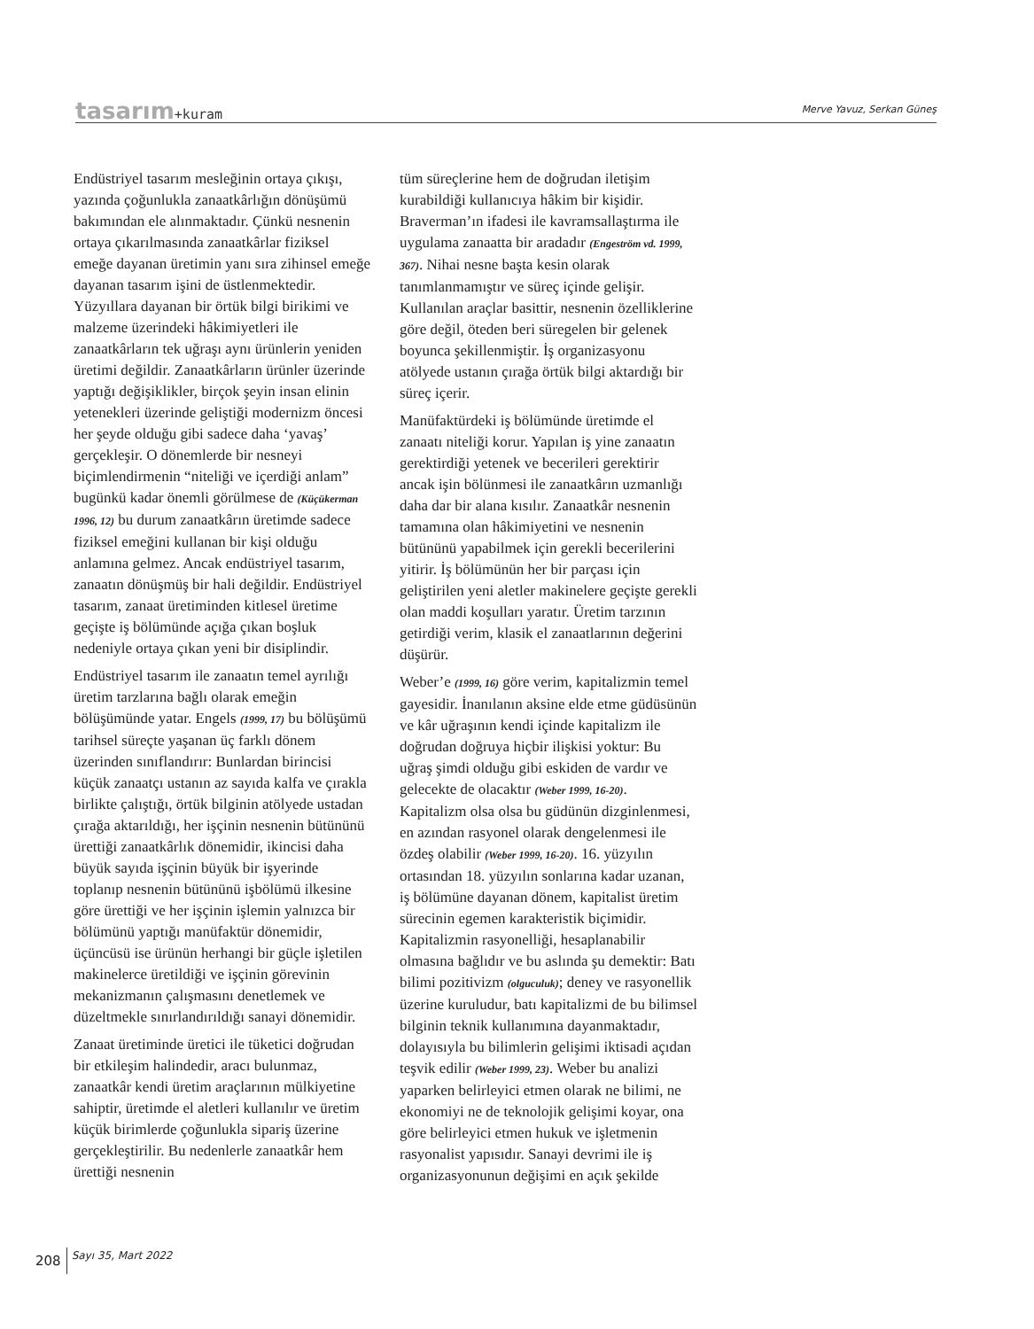tasarım+kuram
Merve Yavuz, Serkan Güneş
Endüstriyel tasarım mesleğinin ortaya çıkışı, yazında çoğunlukla zanaatkârlığın dönüşümü bakımından ele alınmaktadır. Çünkü nesnenin ortaya çıkarılmasında zanaatkârlar fiziksel emeğe dayanan üretimin yanı sıra zihinsel emeğe dayanan tasarım işini de üstlenmektedir. Yüzyıllara dayanan bir örtük bilgi birikimi ve malzeme üzerindeki hâkimiyetleri ile zanaatkârların tek uğraşı aynı ürünlerin yeniden üretimi değildir. Zanaatkârların ürünler üzerinde yaptığı değişiklikler, birçok şeyin insan elinin yetenekleri üzerinde geliştiği modernizm öncesi her şeyde olduğu gibi sadece daha ‘yavaş’ gerçekleşir. O dönemlerde bir nesneyi biçimlendirmenin “niteliği ve içerdiği anlam” bugünkü kadar önemli görülmese de (Küçükerman 1996, 12) bu durum zanaatkârın üretimde sadece fiziksel emeğini kullanan bir kişi olduğu anlamına gelmez. Ancak endüstriyel tasarım, zanaatın dönüşmüş bir hali değildir. Endüstriyel tasarım, zanaat üretiminden kitlesel üretime geçişte iş bölümünde açığa çıkan boşluk nedeniyle ortaya çıkan yeni bir disiplindir.
Endüstriyel tasarım ile zanaatın temel ayrılığı üretim tarzlarına bağlı olarak emeğin bölüşümünde yatar. Engels (1999, 17) bu bölüşümü tarihsel süreçte yaşanan üç farklı dönem üzerinden sınıflandırır: Bunlardan birincisi küçük zanaatçı ustanın az sayıda kalfa ve çırakla birlikte çalıştığı, örtük bilginin atölyede ustadan çırağa aktarıldığı, her işçinin nesnenin bütününü ürettiği zanaatkârlık dönemidir, ikincisi daha büyük sayıda işçinin büyük bir işyerinde toplanıp nesnenin bütününü işbölümü ilkesine göre ürettiği ve her işçinin işlemin yalnızca bir bölümünü yaptığı manüfaktür dönemidir, üçüncüsü ise ürünün herhangi bir güçle işletilen makinelerce üretildiği ve işçinin görevinin mekanizmanın çalışmasını denetlemek ve düzeltmekle sınırlandırıldığı sanayi dönemidir.
Zanaat üretiminde üretici ile tüketici doğrudan bir etkileşim halindedir, aracı bulunmaz, zanaatkâr kendi üretim araçlarının mülkiyetine sahiptir, üretimde el aletleri kullanılır ve üretim küçük birimlerde çoğunlukla sipariş üzerine gerçekleştirilir. Bu nedenlerle zanaatkâr hem ürettiği nesnenin
tüm süreçlerine hem de doğrudan iletişim kurabildiği kullanıcıya hâkim bir kişidir. Braverman’ın ifadesi ile kavramsallaştırma ile uygulama zanaatta bir aradadır (Engeström vd. 1999, 367). Nihai nesne başta kesin olarak tanımlanmamıştır ve süreç içinde gelişir. Kullanılan araçlar basittir, nesnenin özelliklerine göre değil, öteden beri süregelen bir gelenek boyunca şekillenmiştir. İş organizasyonu atölyede ustanın çırağa örtük bilgi aktardığı bir süreç içerir.
Manüfaktürdeki iş bölümünde üretimde el zanaatı niteliği korur. Yapılan iş yine zanaatın gerektirdiği yetenek ve becerileri gerektirir ancak işin bölünmesi ile zanaatkârın uzmanlığı daha dar bir alana kısılır. Zanaatkâr nesnenin tamamına olan hâkimiyetini ve nesnenin bütününü yapabilmek için gerekli becerilerini yitirir. İş bölümünün her bir parçası için geliştirilen yeni aletler makinelere geçişte gerekli olan maddi koşulları yaratır. Üretim tarzının getirdiği verim, klasik el zanaatlarının değerini düşürür.
Weber’e (1999, 16) göre verim, kapitalizmin temel gayesidir. İnanılanın aksine elde etme güdüsünün ve kâr uğraşının kendi içinde kapitalizm ile doğrudan doğruya hiçbir ilişkisi yoktur: Bu uğraş şimdi olduğu gibi eskiden de vardır ve gelecekte de olacaktır (Weber 1999, 16-20). Kapitalizm olsa olsa bu güdünün dizginlenmesi, en azından rasyonel olarak dengelenmesi ile özdeş olabilir (Weber 1999, 16-20). 16. yüzyılın ortasından 18. yüzyılın sonlarına kadar uzanan, iş bölümüne dayanan dönem, kapitalist üretim sürecinin egemen karakteristik biçimidir. Kapitalizmin rasyonelliği, hesaplanabilir olmasına bağlıdır ve bu aslında şu demektir: Batı bilimi pozitivizm (olguculuk); deney ve rasyonellik üzerine kuruludur, batı kapitalizmi de bu bilimsel bilginin teknik kullanımına dayanmaktadır, dolayısıyla bu bilimlerin gelişimi iktisadi açıdan teşvik edilir (Weber 1999, 23). Weber bu analizi yaparken belirleyici etmen olarak ne bilimi, ne ekonomiyi ne de teknolojik gelişimi koyar, ona göre belirleyici etmen hukuk ve işletmenin rasyonalist yapısıdır. Sanayi devrimi ile iş organizasyonunun değişimi en açık şekilde
208 Sayı 35, Mart 2022